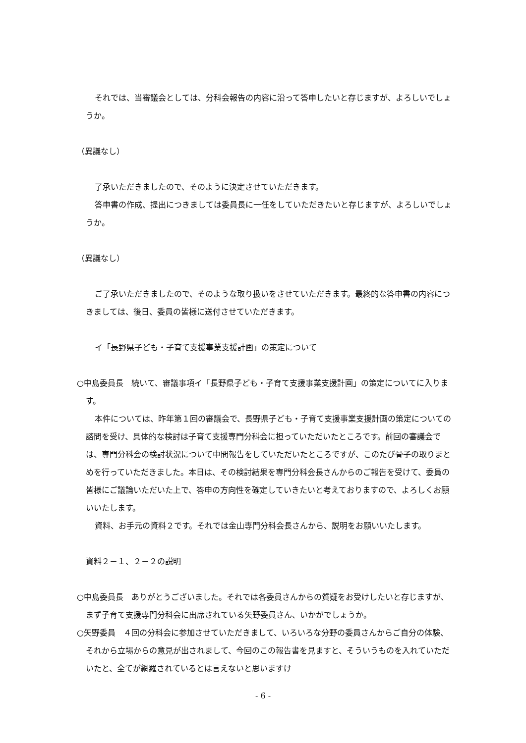それでは、当審議会としては、分科会報告の内容に沿って答申したいと存じますが、よろしいでしょうか。
（異議なし）
了承いただきましたので、そのように決定させていただきます。
答申書の作成、提出につきましては委員長に一任をしていただきたいと存じますが、よろしいでしょうか。
（異議なし）
ご了承いただきましたので、そのような取り扱いをさせていただきます。最終的な答申書の内容につきましては、後日、委員の皆様に送付させていただきます。
イ「長野県子ども・子育て支援事業支援計画」の策定について
○中島委員長　続いて、審議事項イ「長野県子ども・子育て支援事業支援計画」の策定についてに入ります。
本件については、昨年第１回の審議会で、長野県子ども・子育て支援事業支援計画の策定についての諮問を受け、具体的な検討は子育て支援専門分科会に担っていただいたところです。前回の審議会では、専門分科会の検討状況について中間報告をしていただいたところですが、このたび骨子の取りまとめを行っていただきました。本日は、その検討結果を専門分科会長さんからのご報告を受けて、委員の皆様にご議論いただいた上で、答申の方向性を確定していきたいと考えておりますので、よろしくお願いいたします。
資料、お手元の資料２です。それでは金山専門分科会長さんから、説明をお願いいたします。
資料２－１、２－２の説明
○中島委員長　ありがとうございました。それでは各委員さんからの質疑をお受けしたいと存じますが、まず子育て支援専門分科会に出席されている矢野委員さん、いかがでしょうか。
○矢野委員　４回の分科会に参加させていただきまして、いろいろな分野の委員さんからご自分の体験、それから立場からの意見が出されまして、今回のこの報告書を見ますと、そういうものを入れていただいたと、全てが網羅されているとは言えないと思いますけ
- 6 -